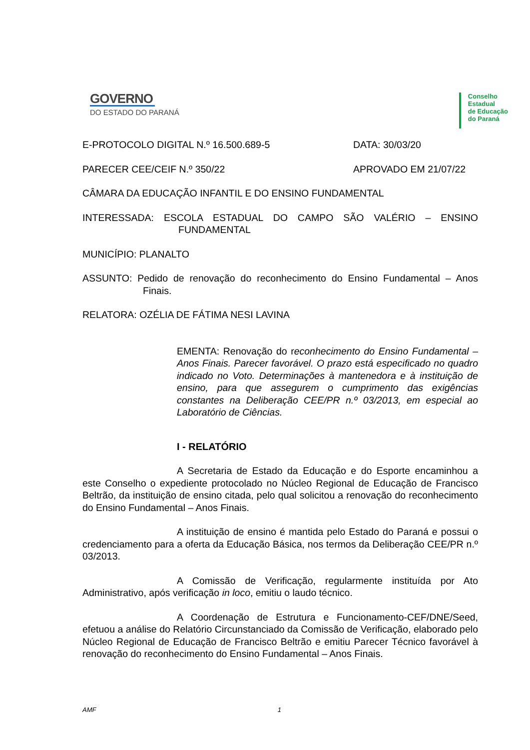GOVERNO
DO ESTADO DO PARANÁ
Conselho
Estadual
de Educação
do Paraná
E-PROTOCOLO DIGITAL N.º 16.500.689-5 DATA: 30/03/20
PARECER CEE/CEIF N.º 350/22 APROVADO EM 21/07/22
CÂMARA DA EDUCAÇÃO INFANTIL E DO ENSINO FUNDAMENTAL
INTERESSADA: ESCOLA ESTADUAL DO CAMPO SÃO VALÉRIO – ENSINO FUNDAMENTAL
MUNICÍPIO: PLANALTO
ASSUNTO: Pedido de renovação do reconhecimento do Ensino Fundamental – Anos Finais.
RELATORA: OZÉLIA DE FÁTIMA NESI LAVINA
EMENTA: Renovação do reconhecimento do Ensino Fundamental – Anos Finais. Parecer favorável. O prazo está especificado no quadro indicado no Voto. Determinações à mantenedora e à instituição de ensino, para que assegurem o cumprimento das exigências constantes na Deliberação CEE/PR n.º 03/2013, em especial ao Laboratório de Ciências.
I - RELATÓRIO
A Secretaria de Estado da Educação e do Esporte encaminhou a este Conselho o expediente protocolado no Núcleo Regional de Educação de Francisco Beltrão, da instituição de ensino citada, pelo qual solicitou a renovação do reconhecimento do Ensino Fundamental – Anos Finais.
A instituição de ensino é mantida pelo Estado do Paraná e possui o credenciamento para a oferta da Educação Básica, nos termos da Deliberação CEE/PR n.º 03/2013.
A Comissão de Verificação, regularmente instituída por Ato Administrativo, após verificação in loco, emitiu o laudo técnico.
A Coordenação de Estrutura e Funcionamento-CEF/DNE/Seed, efetuou a análise do Relatório Circunstanciado da Comissão de Verificação, elaborado pelo Núcleo Regional de Educação de Francisco Beltrão e emitiu Parecer Técnico favorável à renovação do reconhecimento do Ensino Fundamental – Anos Finais.
AMF 1